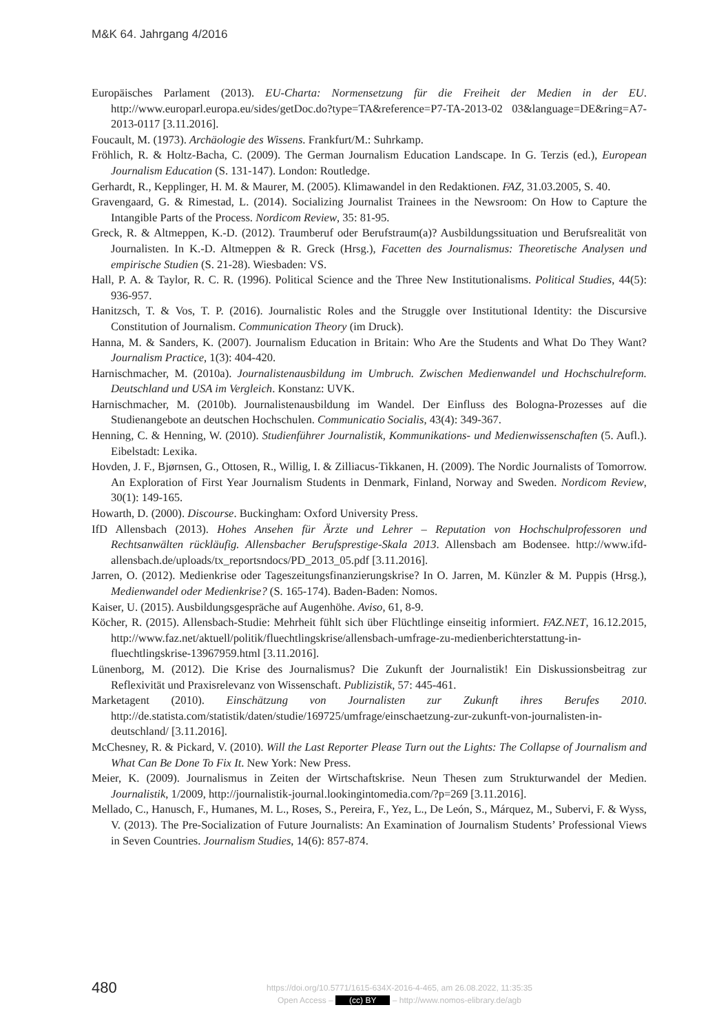M&K 64. Jahrgang 4/2016
Europäisches Parlament (2013). EU-Charta: Normensetzung für die Freiheit der Medien in der EU. http://www.europarl.europa.eu/sides/getDoc.do?type=TA&reference=P7-TA-2013-02 03&language=DE&ring=A7-2013-0117 [3.11.2016].
Foucault, M. (1973). Archäologie des Wissens. Frankfurt/M.: Suhrkamp.
Fröhlich, R. & Holtz-Bacha, C. (2009). The German Journalism Education Landscape. In G. Terzis (ed.), European Journalism Education (S. 131-147). London: Routledge.
Gerhardt, R., Kepplinger, H. M. & Maurer, M. (2005). Klimawandel in den Redaktionen. FAZ, 31.03.2005, S. 40.
Gravengaard, G. & Rimestad, L. (2014). Socializing Journalist Trainees in the Newsroom: On How to Capture the Intangible Parts of the Process. Nordicom Review, 35: 81-95.
Greck, R. & Altmeppen, K.-D. (2012). Traumberuf oder Berufstraum(a)? Ausbildungssituation und Berufsrealität von Journalisten. In K.-D. Altmeppen & R. Greck (Hrsg.), Facetten des Journalismus: Theoretische Analysen und empirische Studien (S. 21-28). Wiesbaden: VS.
Hall, P. A. & Taylor, R. C. R. (1996). Political Science and the Three New Institutionalisms. Political Studies, 44(5): 936-957.
Hanitzsch, T. & Vos, T. P. (2016). Journalistic Roles and the Struggle over Institutional Identity: the Discursive Constitution of Journalism. Communication Theory (im Druck).
Hanna, M. & Sanders, K. (2007). Journalism Education in Britain: Who Are the Students and What Do They Want? Journalism Practice, 1(3): 404-420.
Harnischmacher, M. (2010a). Journalistenausbildung im Umbruch. Zwischen Medienwandel und Hochschulreform. Deutschland und USA im Vergleich. Konstanz: UVK.
Harnischmacher, M. (2010b). Journalistenausbildung im Wandel. Der Einfluss des Bologna-Prozesses auf die Studienangebote an deutschen Hochschulen. Communicatio Socialis, 43(4): 349-367.
Henning, C. & Henning, W. (2010). Studienführer Journalistik, Kommunikations- und Medienwissenschaften (5. Aufl.). Eibelstadt: Lexika.
Hovden, J. F., Bjørnsen, G., Ottosen, R., Willig, I. & Zilliacus-Tikkanen, H. (2009). The Nordic Journalists of Tomorrow. An Exploration of First Year Journalism Students in Denmark, Finland, Norway and Sweden. Nordicom Review, 30(1): 149-165.
Howarth, D. (2000). Discourse. Buckingham: Oxford University Press.
IfD Allensbach (2013). Hohes Ansehen für Ärzte und Lehrer – Reputation von Hochschulprofessoren und Rechtsanwälten rückläufig. Allensbacher Berufsprestige-Skala 2013. Allensbach am Bodensee. http://www.ifd-allensbach.de/uploads/tx_reportsndocs/PD_2013_05.pdf [3.11.2016].
Jarren, O. (2012). Medienkrise oder Tageszeitungsfinanzierungskrise? In O. Jarren, M. Künzler & M. Puppis (Hrsg.), Medienwandel oder Medienkrise? (S. 165-174). Baden-Baden: Nomos.
Kaiser, U. (2015). Ausbildungsgespräche auf Augenhöhe. Aviso, 61, 8-9.
Köcher, R. (2015). Allensbach-Studie: Mehrheit fühlt sich über Flüchtlinge einseitig informiert. FAZ.NET, 16.12.2015, http://www.faz.net/aktuell/politik/fluechtlingskrise/allensbach-umfrage-zu-medienberichterstattung-in-fluechtlingskrise-13967959.html [3.11.2016].
Lünenborg, M. (2012). Die Krise des Journalismus? Die Zukunft der Journalistik! Ein Diskussionsbeitrag zur Reflexivität und Praxisrelevanz von Wissenschaft. Publizistik, 57: 445-461.
Marketagent (2010). Einschätzung von Journalisten zur Zukunft ihres Berufes 2010. http://de.statista.com/statistik/daten/studie/169725/umfrage/einschaetzung-zur-zukunft-von-journalisten-in-deutschland/ [3.11.2016].
McChesney, R. & Pickard, V. (2010). Will the Last Reporter Please Turn out the Lights: The Collapse of Journalism and What Can Be Done To Fix It. New York: New Press.
Meier, K. (2009). Journalismus in Zeiten der Wirtschaftskrise. Neun Thesen zum Strukturwandel der Medien. Journalistik, 1/2009, http://journalistik-journal.lookingintomedia.com/?p=269 [3.11.2016].
Mellado, C., Hanusch, F., Humanes, M. L., Roses, S., Pereira, F., Yez, L., De León, S., Márquez, M., Subervi, F. & Wyss, V. (2013). The Pre-Socialization of Future Journalists: An Examination of Journalism Students’ Professional Views in Seven Countries. Journalism Studies, 14(6): 857-874.
480
https://doi.org/10.5771/1615-634X-2016-4-465, am 26.08.2022, 11:35:35
Open Access – (cc) BY – http://www.nomos-elibrary.de/agb